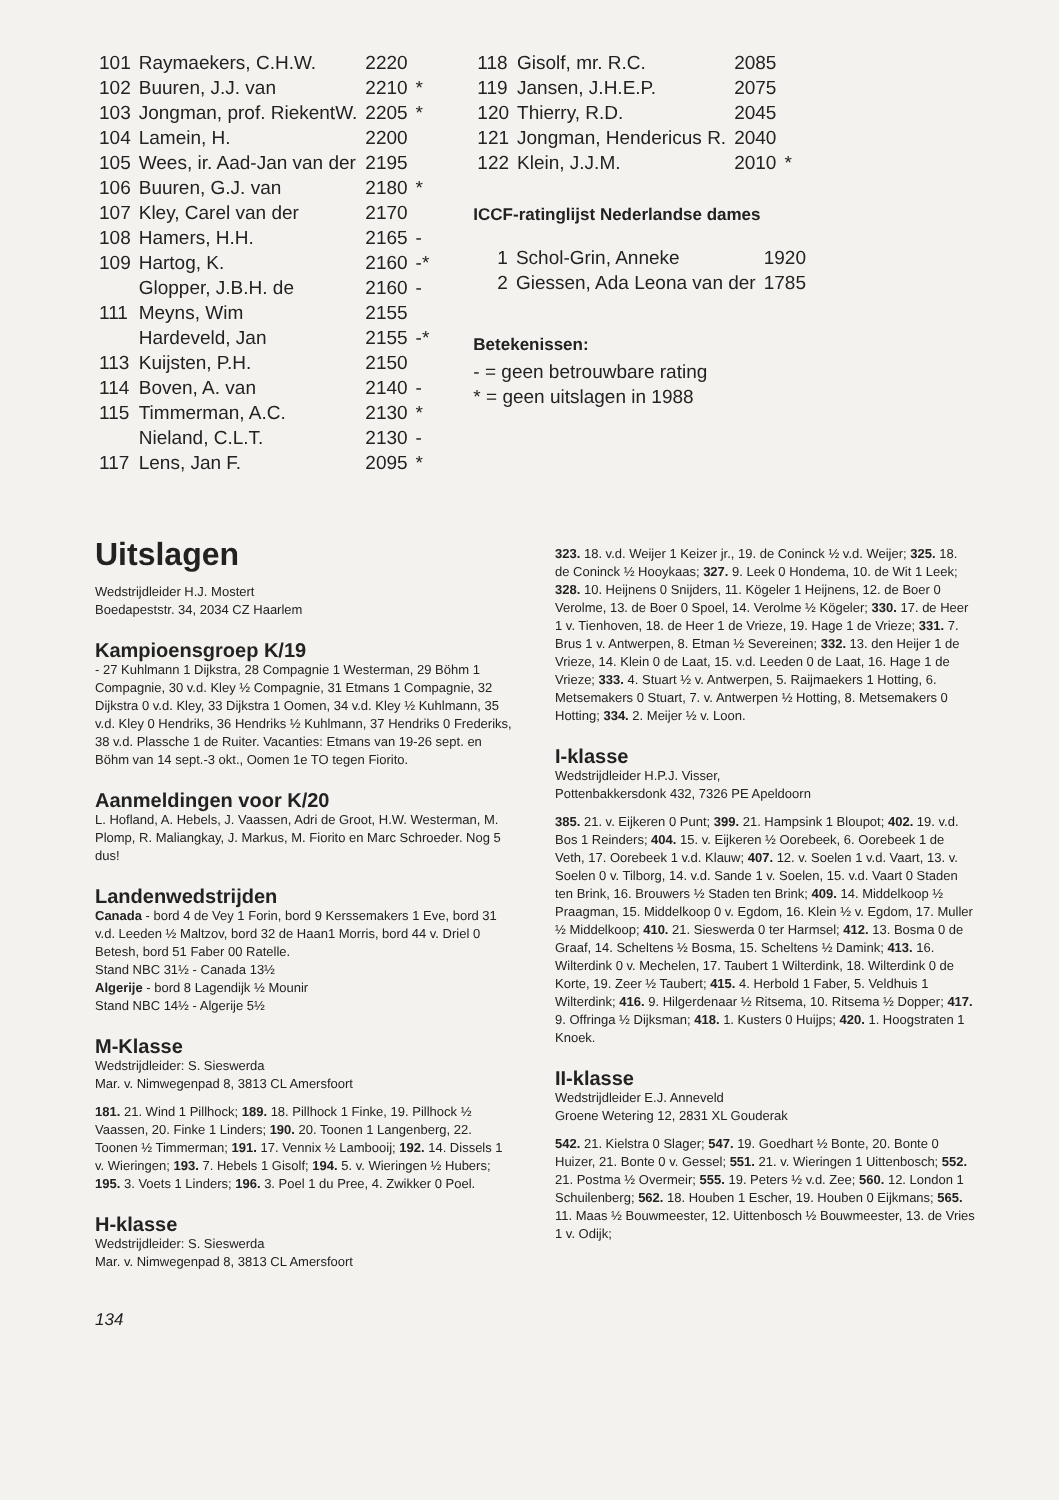| 101 | Raymaekers, C.H.W. | 2220 | |
| 102 | Buuren, J.J. van | 2210 | * |
| 103 | Jongman, prof. RiekentW. | 2205 | * |
| 104 | Lamein, H. | 2200 | |
| 105 | Wees, ir. Aad-Jan van der | 2195 | |
| 106 | Buuren, G.J. van | 2180 | * |
| 107 | Kley, Carel van der | 2170 | |
| 108 | Hamers, H.H. | 2165 | - |
| 109 | Hartog, K. | 2160 | -* |
| | Glopper, J.B.H. de | 2160 | - |
| 111 | Meyns, Wim | 2155 | |
| | Hardeveld, Jan | 2155 | -* |
| 113 | Kuijsten, P.H. | 2150 | |
| 114 | Boven, A. van | 2140 | - |
| 115 | Timmerman, A.C. | 2130 | * |
| | Nieland, C.L.T. | 2130 | - |
| 117 | Lens, Jan F. | 2095 | * |
| 118 | Gisolf, mr. R.C. | 2085 | |
| 119 | Jansen, J.H.E.P. | 2075 | |
| 120 | Thierry, R.D. | 2045 | |
| 121 | Jongman, Hendericus R. | 2040 | |
| 122 | Klein, J.J.M. | 2010 | * |
ICCF-ratinglijst Nederlandse dames
| 1 | Schol-Grin, Anneke | 1920 |
| 2 | Giessen, Ada Leona van der | 1785 |
Betekenissen:
- = geen betrouwbare rating
* = geen uitslagen in 1988
Uitslagen
Wedstrijdleider H.J. Mostert
Boedapeststr. 34, 2034 CZ Haarlem
Kampioensgroep K/19
- 27 Kuhlmann 1 Dijkstra, 28 Compagnie 1 Westerman, 29 Böhm 1 Compagnie, 30 v.d. Kley ½ Compagnie, 31 Etmans 1 Compagnie, 32 Dijkstra 0 v.d. Kley, 33 Dijkstra 1 Oomen, 34 v.d. Kley ½ Kuhlmann, 35 v.d. Kley 0 Hendriks, 36 Hendriks ½ Kuhlmann, 37 Hendriks 0 Frederiks, 38 v.d. Plassche 1 de Ruiter. Vacanties: Etmans van 19-26 sept. en Böhm van 14 sept.-3 okt., Oomen 1e TO tegen Fiorito.
Aanmeldingen voor K/20
L. Hofland, A. Hebels, J. Vaassen, Adri de Groot, H.W. Westerman, M. Plomp, R. Maliangkay, J. Markus, M. Fiorito en Marc Schroeder. Nog 5 dus!
Landenwedstrijden
Canada - bord 4 de Vey 1 Forin, bord 9 Kerssemakers 1 Eve, bord 31 v.d. Leeden ½ Maltzov, bord 32 de Haan1 Morris, bord 44 v. Driel 0 Betesh, bord 51 Faber 00 Ratelle.
Stand NBC 31½ - Canada 13½
Algerije - bord 8 Lagendijk ½ Mounir
Stand NBC 14½ - Algerije 5½
M-Klasse
Wedstrijdleider: S. Sieswerda
Mar. v. Nimwegenpad 8, 3813 CL Amersfoort
181. 21. Wind 1 Pillhock; 189. 18. Pillhock 1 Finke, 19. Pillhock ½ Vaassen, 20. Finke 1 Linders; 190. 20. Toonen 1 Langenberg, 22. Toonen ½ Timmerman; 191. 17. Vennix ½ Lambooij; 192. 14. Dissels 1 v. Wieringen; 193. 7. Hebels 1 Gisolf; 194. 5. v. Wieringen ½ Hubers; 195. 3. Voets 1 Linders; 196. 3. Poel 1 du Pree, 4. Zwikker 0 Poel.
H-klasse
Wedstrijdleider: S. Sieswerda
Mar. v. Nimwegenpad 8, 3813 CL Amersfoort
134
323. 18. v.d. Weijer 1 Keizer jr., 19. de Coninck ½ v.d. Weijer; 325. 18. de Coninck ½ Hooykaas; 327. 9. Leek 0 Hondema, 10. de Wit 1 Leek; 328. 10. Heijnens 0 Snijders, 11. Kögeler 1 Heijnens, 12. de Boer 0 Verolme, 13. de Boer 0 Spoel, 14. Verolme ½ Kögeler; 330. 17. de Heer 1 v. Tienhoven, 18. de Heer 1 de Vrieze, 19. Hage 1 de Vrieze; 331. 7. Brus 1 v. Antwerpen, 8. Etman ½ Severeinen; 332. 13. den Heijer 1 de Vrieze, 14. Klein 0 de Laat, 15. v.d. Leeden 0 de Laat, 16. Hage 1 de Vrieze; 333. 4. Stuart ½ v. Antwerpen, 5. Raijmaekers 1 Hotting, 6. Metsemakers 0 Stuart, 7. v. Antwerpen ½ Hotting, 8. Metsemakers 0 Hotting; 334. 2. Meijer ½ v. Loon.
I-klasse
Wedstrijdleider H.P.J. Visser,
Pottenbakkersdonk 432, 7326 PE Apeldoorn
385. 21. v. Eijkeren 0 Punt; 399. 21. Hampsink 1 Bloupot; 402. 19. v.d. Bos 1 Reinders; 404. 15. v. Eijkeren ½ Oorebeek, 6. Oorebeek 1 de Veth, 17. Oorebeek 1 v.d. Klauw; 407. 12. v. Soelen 1 v.d. Vaart, 13. v. Soelen 0 v. Tilborg, 14. v.d. Sande 1 v. Soelen, 15. v.d. Vaart 0 Staden ten Brink, 16. Brouwers ½ Staden ten Brink; 409. 14. Middelkoop ½ Praagman, 15. Middelkoop 0 v. Egdom, 16. Klein ½ v. Egdom, 17. Muller ½ Middelkoop; 410. 21. Sieswerda 0 ter Harmsel; 412. 13. Bosma 0 de Graaf, 14. Scheltens ½ Bosma, 15. Scheltens ½ Damink; 413. 16. Wilterdink 0 v. Mechelen, 17. Taubert 1 Wilterdink, 18. Wilterdink 0 de Korte, 19. Zeer ½ Taubert; 415. 4. Herbold 1 Faber, 5. Veldhuis 1 Wilterdink; 416. 9. Hilgerdenaar ½ Ritsema, 10. Ritsema ½ Dopper; 417. 9. Offringa ½ Dijksman; 418. 1. Kusters 0 Huijps; 420. 1. Hoogstraten 1 Knoek.
II-klasse
Wedstrijdleider E.J. Anneveld
Groene Wetering 12, 2831 XL Gouderak
542. 21. Kielstra 0 Slager; 547. 19. Goedhart ½ Bonte, 20. Bonte 0 Huizer, 21. Bonte 0 v. Gessel; 551. 21. v. Wieringen 1 Uittenbosch; 552. 21. Postma ½ Overmeir; 555. 19. Peters ½ v.d. Zee; 560. 12. London 1 Schuilenberg; 562. 18. Houben 1 Escher, 19. Houben 0 Eijkmans; 565. 11. Maas ½ Bouwmeester, 12. Uittenbosch ½ Bouwmeester, 13. de Vries 1 v. Odijk;